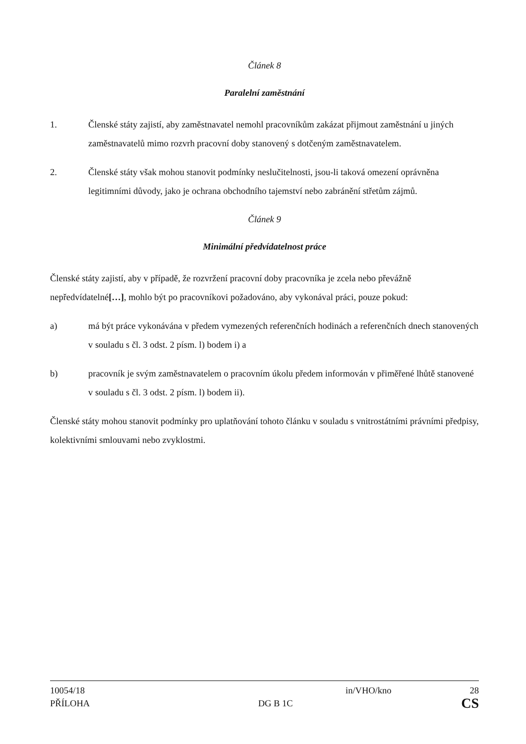Článek 8
Paralelní zaměstnání
1. Členské státy zajistí, aby zaměstnavatel nemohl pracovníkům zakázat přijmout zaměstnání u jiných zaměstnavatelů mimo rozvrh pracovní doby stanovený s dotčeným zaměstnavatelem.
2. Členské státy však mohou stanovit podmínky neslučitelnosti, jsou-li taková omezení oprávněna legitimními důvody, jako je ochrana obchodního tajemství nebo zabránění střetům zájmů.
Článek 9
Minimální předvídatelnost práce
Členské státy zajistí, aby v případě, že rozvržení pracovní doby pracovníka je zcela nebo převážně nepředvídatelné[…], mohlo být po pracovníkovi požadováno, aby vykonával práci, pouze pokud:
a) má být práce vykonávána v předem vymezených referenčních hodinách a referenčních dnech stanovených v souladu s čl. 3 odst. 2 písm. l) bodem i) a
b) pracovník je svým zaměstnavatelem o pracovním úkolu předem informován v přiměřené lhůtě stanovené v souladu s čl. 3 odst. 2 písm. l) bodem ii).
Členské státy mohou stanovit podmínky pro uplatňování tohoto článku v souladu s vnitrostátními právními předpisy, kolektivními smlouvami nebo zvyklostmi.
10054/18 in/VHO/kno 28
PŘÍLOHA DG B 1C CS